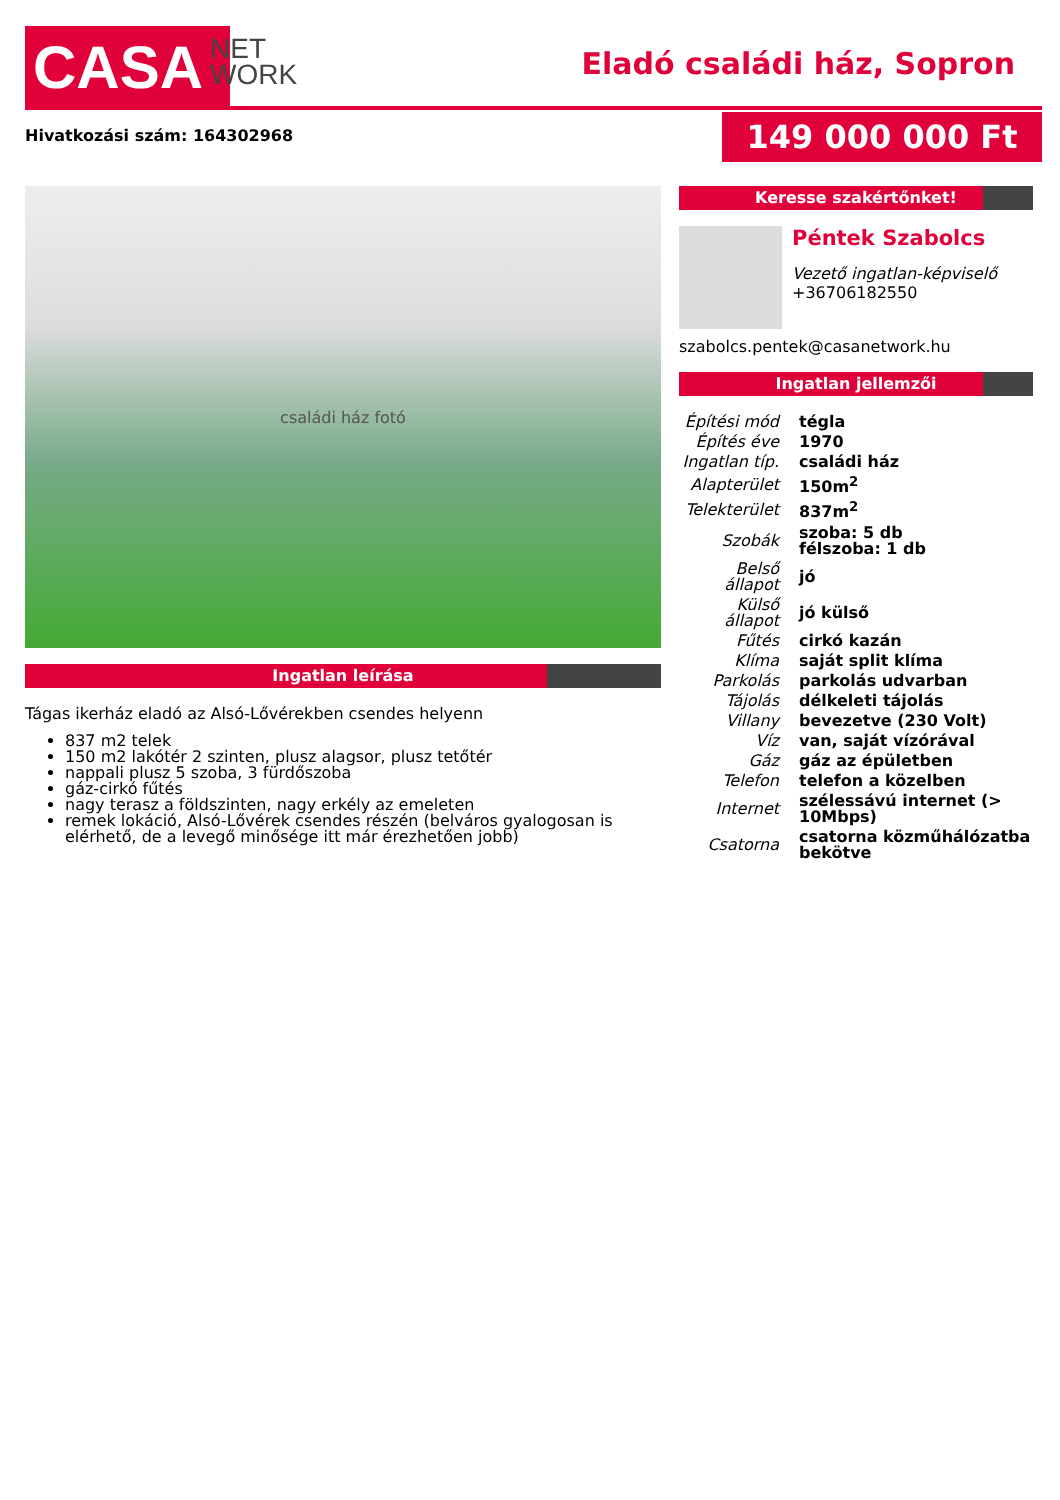CASA
NET
WORK
Eladó családi ház, Sopron
Hivatkozási szám: 164302968 149 000 000 Ft
családi ház fotó
Ingatlan leírása
Tágas ikerház eladó az Alsó-Lővérekben csendes helyenn
837 m2 telek
150 m2 lakótér 2 szinten, plusz alagsor, plusz tetőtér
nappali plusz 5 szoba, 3 fürdőszoba
gáz-cirkó fűtés
nagy terasz a földszinten, nagy erkély az emeleten
remek lokáció, Alsó-Lővérek csendes részén (belváros gyalogosan is elérhető, de a levegő minősége itt már érezhetően jobb)
Keresse szakértőnket!
Péntek Szabolcs
Vezető ingatlan-képviselő
+36706182550
szabolcs.pentek@casanetwork.hu
Ingatlan jellemzői
| Építési mód | tégla |
| Építés éve | 1970 |
| Ingatlan típ. | családi ház |
| Alapterület | 150m<sup>2</sup> |
| Telekterület | 837m<sup>2</sup> |
| Szobák | szoba: 5 db félszoba: 1 db |
| Belső állapot | jó |
| Külső állapot | jó külső |
| Fűtés | cirkó kazán |
| Klíma | saját split klíma |
| Parkolás | parkolás udvarban |
| Tájolás | délkeleti tájolás |
| Villany | bevezetve (230 Volt) |
| Víz | van, saját vízórával |
| Gáz | gáz az épületben |
| Telefon | telefon a közelben |
| Internet | szélessávú internet (> 10Mbps) |
| Csatorna | csatorna közműhálózatba bekötve |